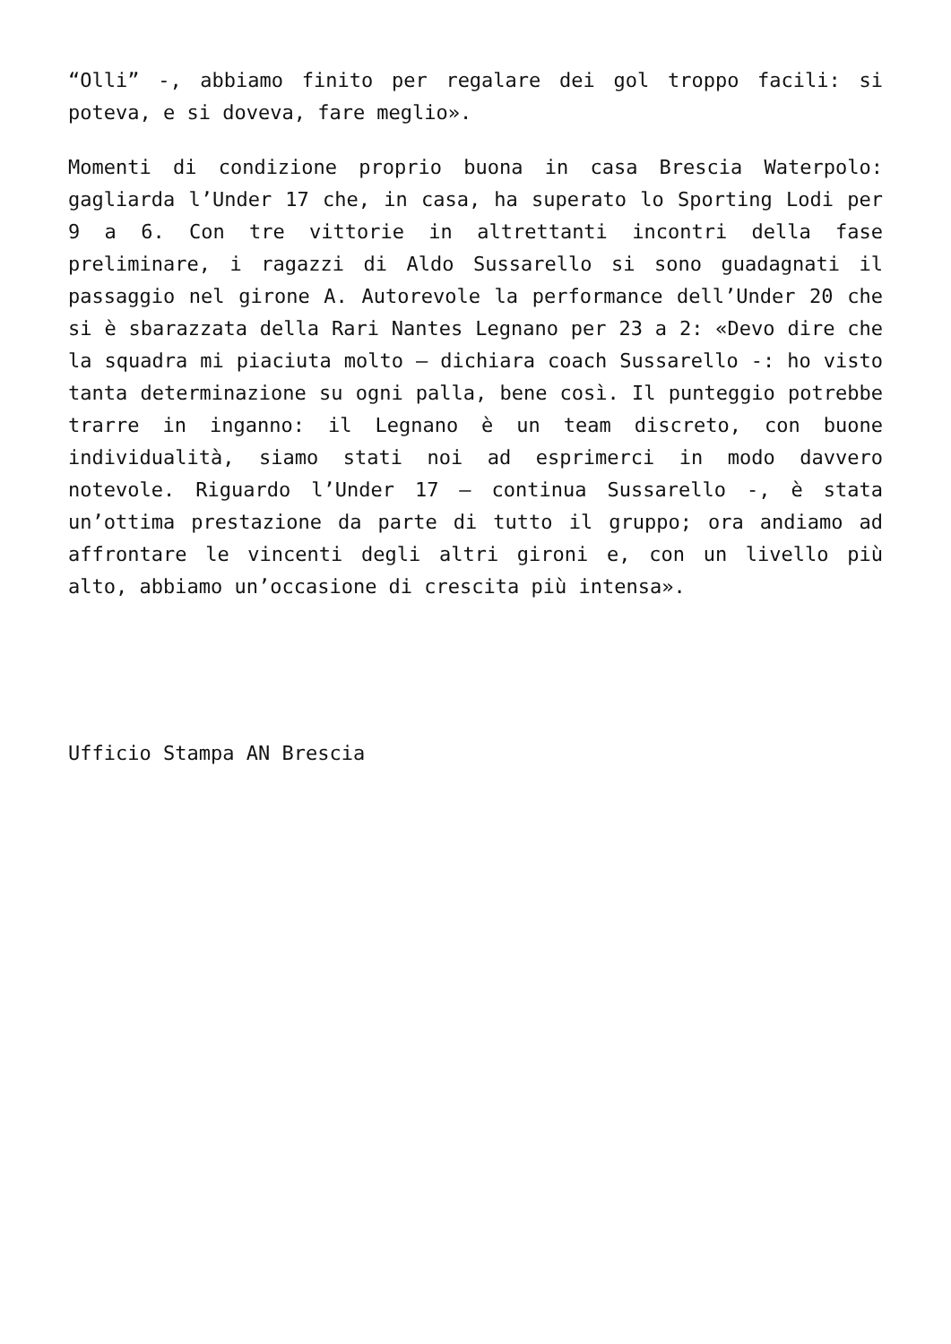“Olli” -, abbiamo finito per regalare dei gol troppo facili: si poteva, e si doveva, fare meglio».
Momenti di condizione proprio buona in casa Brescia Waterpolo: gagliarda l’Under 17 che, in casa, ha superato lo Sporting Lodi per 9 a 6. Con tre vittorie in altrettanti incontri della fase preliminare, i ragazzi di Aldo Sussarello si sono guadagnati il passaggio nel girone A. Autorevole la performance dell’Under 20 che si è sbarazzata della Rari Nantes Legnano per 23 a 2: «Devo dire che la squadra mi piaciuta molto – dichiara coach Sussarello -: ho visto tanta determinazione su ogni palla, bene così. Il punteggio potrebbe trarre in inganno: il Legnano è un team discreto, con buone individualità, siamo stati noi ad esprimerci in modo davvero notevole. Riguardo l’Under 17 – continua Sussarello -, è stata un’ottima prestazione da parte di tutto il gruppo; ora andiamo ad affrontare le vincenti degli altri gironi e, con un livello più alto, abbiamo un’occasione di crescita più intensa».
Ufficio Stampa AN Brescia